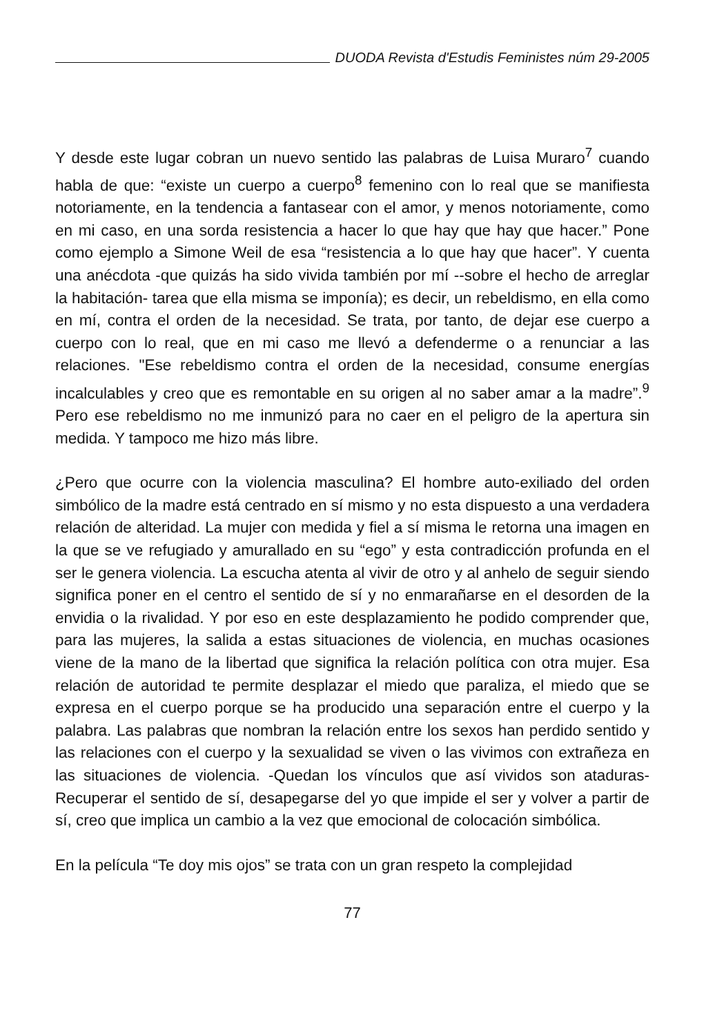DUODA Revista d'Estudis Feministes núm 29-2005
Y desde este lugar cobran un nuevo sentido las palabras de Luisa Muraro<sup>7</sup> cuando habla de que: “existe un cuerpo a cuerpo<sup>8</sup> femenino con lo real que se manifiesta notoriamente, en la tendencia a fantasear con el amor, y menos notoriamente, como en mi caso, en una sorda resistencia a hacer lo que hay que hay que hacer.” Pone como ejemplo a Simone Weil de esa “resistencia a lo que hay que hacer”. Y cuenta una anécdota -que quizás ha sido vivida también por mí --sobre el hecho de arreglar la habitación- tarea que ella misma se imponía); es decir, un rebeldismo, en ella como en mí, contra el orden de la necesidad. Se trata, por tanto, de dejar ese cuerpo a cuerpo con lo real, que en mi caso me llevó a defenderme o a renunciar a las relaciones. "Ese rebeldismo contra el orden de la necesidad, consume energías incalculables y creo que es remontable en su origen al no saber amar a la madre”.<sup>9</sup> Pero ese rebeldismo no me inmunizó para no caer en el peligro de la apertura sin medida. Y tampoco me hizo más libre.
¿Pero que ocurre con la violencia masculina? El hombre auto-exiliado del orden simbólico de la madre está centrado en sí mismo y no esta dispuesto a una verdadera relación de alteridad. La mujer con medida y fiel a sí misma le retorna una imagen en la que se ve refugiado y amurallado en su “ego” y esta contradicción profunda en el ser le genera violencia. La escucha atenta al vivir de otro y al anhelo de seguir siendo significa poner en el centro el sentido de sí y no enmarañarse en el desorden de la envidia o la rivalidad. Y por eso en este desplazamiento he podido comprender que, para las mujeres, la salida a estas situaciones de violencia, en muchas ocasiones viene de la mano de la libertad que significa la relación política con otra mujer. Esa relación de autoridad te permite desplazar el miedo que paraliza, el miedo que se expresa en el cuerpo porque se ha producido una separación entre el cuerpo y la palabra. Las palabras que nombran la relación entre los sexos han perdido sentido y las relaciones con el cuerpo y la sexualidad se viven o las vivimos con extrañeza en las situaciones de violencia. -Quedan los vínculos que así vividos son ataduras- Recuperar el sentido de sí, desapegarse del yo que impide el ser y volver a partir de sí, creo que implica un cambio a la vez que emocional de colocación simbólica.
En la película “Te doy mis ojos” se trata con un gran respeto la complejidad
77